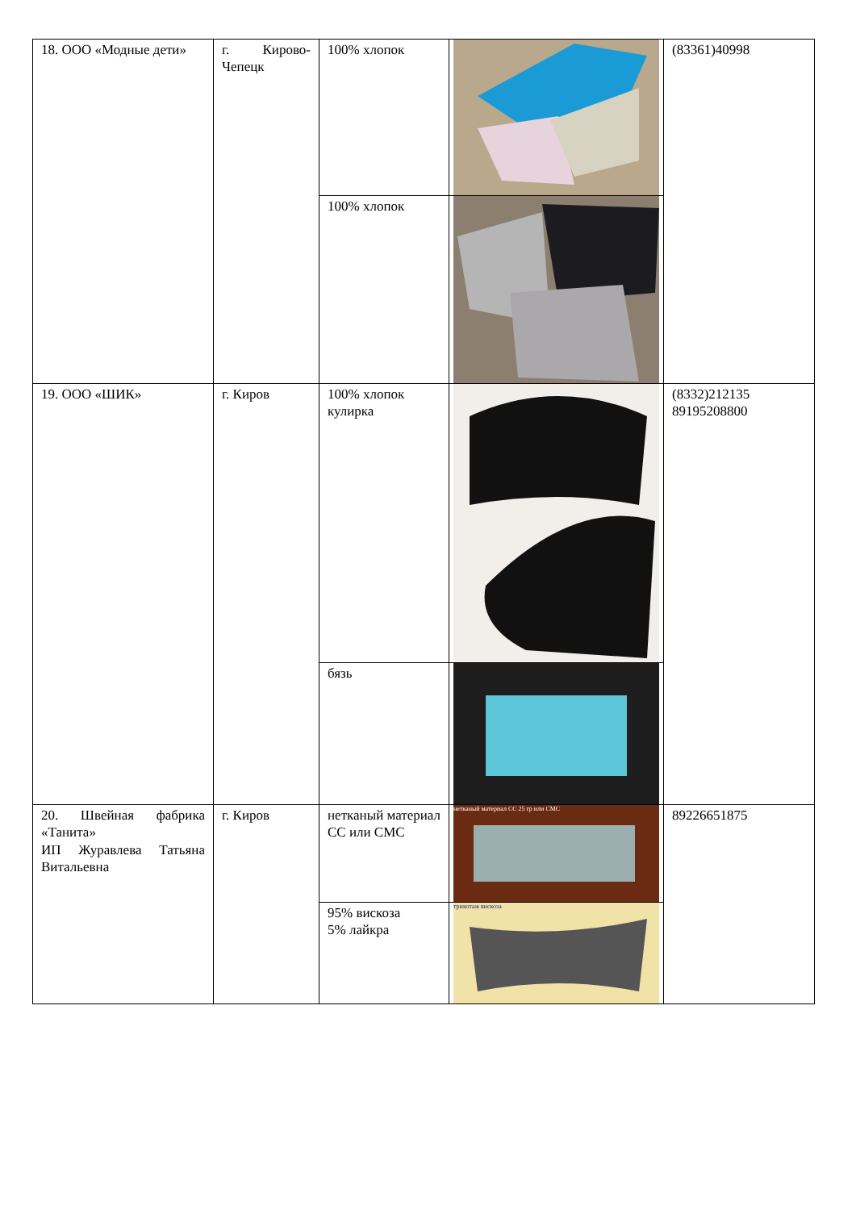| 18. ООО «Модные дети» | г. Кирово-Чепецк | 100% хлопок | | (83361)40998 |
| | | 100% хлопок | | |
| 19. ООО «ШИК» | г. Киров | 100% хлопок кулирка | | (8332)212135 89195208800 |
| | | бязь | | |
| 20. Швейная фабрика «Танита» ИП Журавлева Татьяна Витальевна | г. Киров | нетканый материал СС или СМС | нетканый материал СС 25 гр или СМС | 89226651875 |
| | | 95% вискоза 5% лайкра | трикотаж вискоза | |